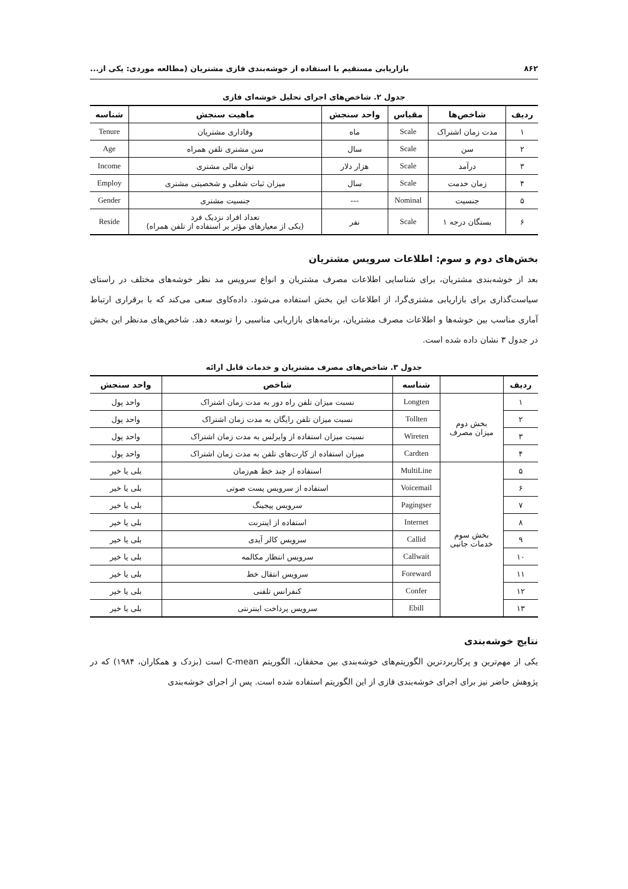۸۶۲ بازاریابی مستقیم با استفاده از خوشه‌بندی فازی مشتریان (مطالعه موردی: یکی از...
جدول ۲. شاخص‌های اجرای تحلیل خوشه‌ای فازی
| ردیف | شاخص‌ها | مقیاس | واحد سنجش | ماهیت سنجش | شناسه |
| --- | --- | --- | --- | --- | --- |
| ۱ | مدت زمان اشتراک | Scale | ماه | وفاداری مشتریان | Tenure |
| ۲ | سن | Scale | سال | سن مشتری تلفن همراه | Age |
| ۳ | درآمد | Scale | هزار دلار | توان مالی مشتری | Income |
| ۴ | زمان خدمت | Scale | سال | میزان ثبات شغلی و شخصیتی مشتری | Employ |
| ۵ | جنسیت | Nominal | --- | جنسیت مشتری | Gender |
| ۶ | بستگان درجه ۱ | Scale | نفر | تعداد افراد نزدیک فرد (یکی از معیارهای مؤثر بر استفاده از تلفن همراه) | Reside |
بخش‌های دوم و سوم: اطلاعات سرویس مشتریان
بعد از خوشه‌بندی مشتریان، برای شناسایی اطلاعات مصرف مشتریان و انواع سرویس مد نظر خوشه‌های مختلف در راستای سیاست‌گذاری برای بازاریابی مشتری‌گرا، از اطلاعات این بخش استفاده می‌شود. داده‌کاوی سعی می‌کند که با برقراری ارتباط آماری مناسب بین خوشه‌ها و اطلاعات مصرف مشتریان، برنامه‌های بازاریابی مناسبی را توسعه دهد. شاخص‌های مدنظر این بخش در جدول ۳ نشان داده شده است.
جدول ۳. شاخص‌های مصرف مشتریان و خدمات قابل ارائه
| ردیف | | شناسه | شاخص | واحد سنجش |
| --- | --- | --- | --- | --- |
| ۱ | بخش دوم میزان مصرف | Longten | نسبت میزان تلفن راه دور به مدت زمان اشتراک | واحد پول |
| ۲ | | Tollten | نسبت میزان تلفن رایگان به مدت زمان اشتراک | واحد پول |
| ۳ | | Wireten | نسبت میزان استفاده از وایرلس به مدت زمان اشتراک | واحد پول |
| ۴ | | Cardten | میزان استفاده از کارت‌های تلفن به مدت زمان اشتراک | واحد پول |
| ۵ | بخش سوم خدمات جانبی | MultiLine | استفاده از چند خط هم‌زمان | بلی یا خیر |
| ۶ | | Voicemail | استفاده از سرویس پست صوتی | بلی یا خیر |
| ۷ | | Pagingser | سرویس پیجینگ | بلی یا خیر |
| ۸ | | Internet | استفاده از اینترنت | بلی یا خیر |
| ۹ | | Callid | سرویس کالر آیدی | بلی یا خیر |
| ۱۰ | | Callwait | سرویس انتظار مکالمه | بلی یا خیر |
| ۱۱ | | Foreward | سرویس انتقال خط | بلی یا خیر |
| ۱۲ | | Confer | کنفرانس تلفنی | بلی یا خیر |
| ۱۳ | | Ebill | سرویس پرداخت اینترنتی | بلی یا خیر |
نتایج خوشه‌بندی
یکی از مهم‌ترین و پرکاربردترین الگوریتم‌های خوشه‌بندی بین محققان، الگوریتم C-mean است (بزدک و همکاران، ۱۹۸۴) که در پژوهش حاضر نیز برای اجرای خوشه‌بندی فازی از این الگوریتم استفاده شده است. پس از اجرای خوشه‌بندی